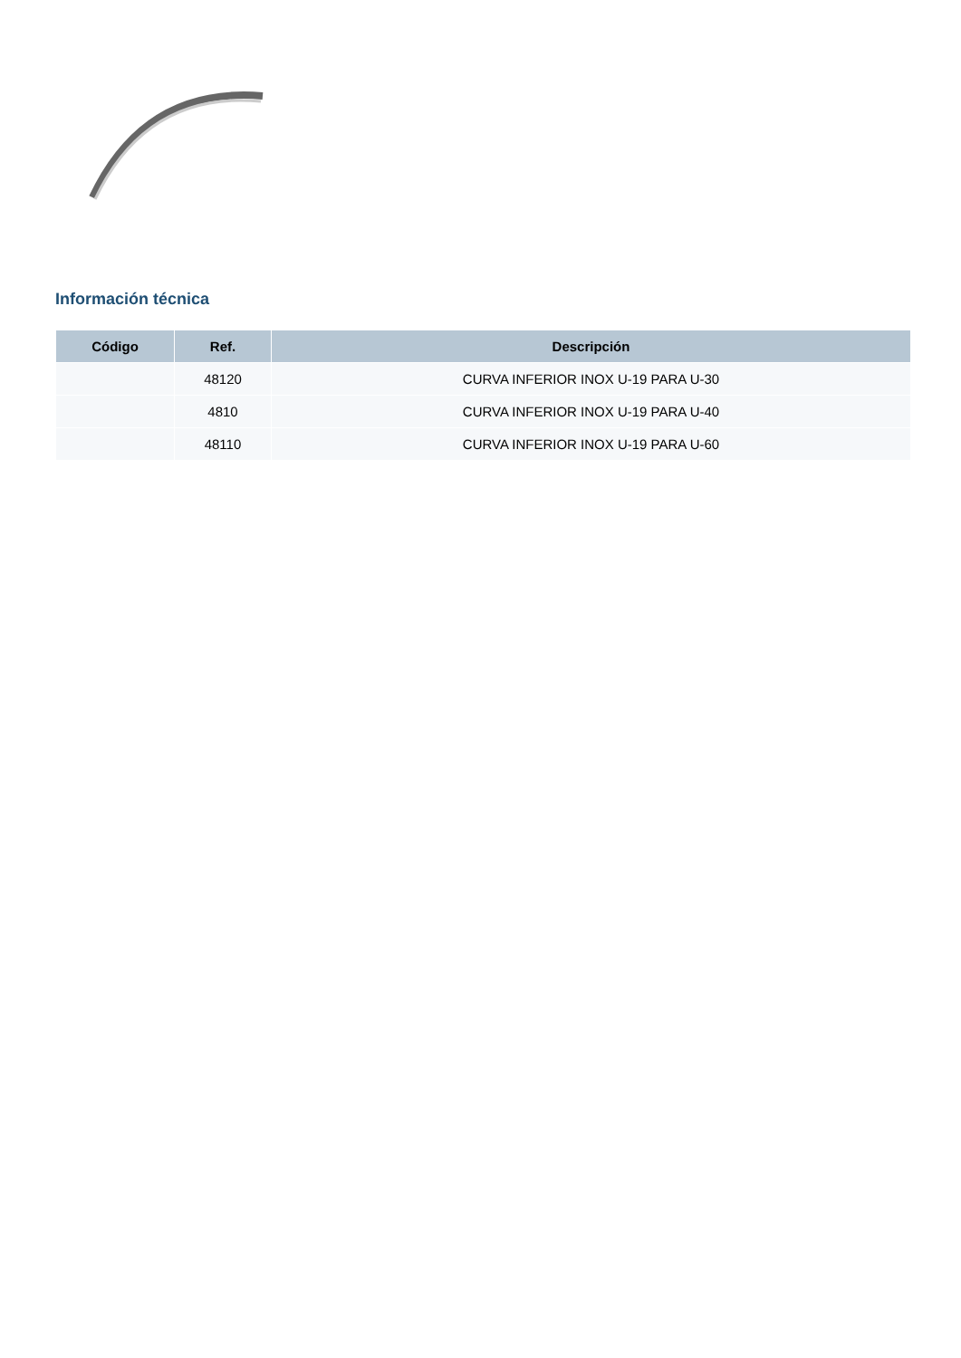Información técnica
| Código | Ref. | Descripción |
| --- | --- | --- |
| | 48120 | CURVA INFERIOR INOX U-19 PARA U-30 |
| | 4810 | CURVA INFERIOR INOX U-19 PARA U-40 |
| | 48110 | CURVA INFERIOR INOX U-19 PARA U-60 |